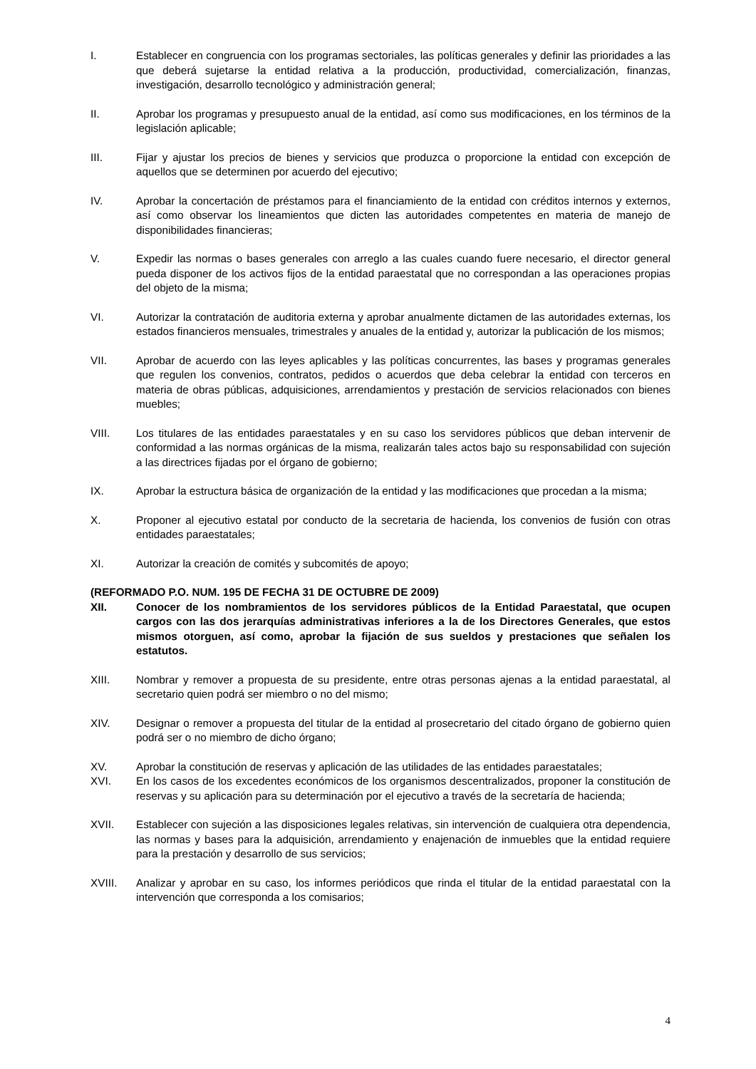I. Establecer en congruencia con los programas sectoriales, las políticas generales y definir las prioridades a las que deberá sujetarse la entidad relativa a la producción, productividad, comercialización, finanzas, investigación, desarrollo tecnológico y administración general;
II. Aprobar los programas y presupuesto anual de la entidad, así como sus modificaciones, en los términos de la legislación aplicable;
III. Fijar y ajustar los precios de bienes y servicios que produzca o proporcione la entidad con excepción de aquellos que se determinen por acuerdo del ejecutivo;
IV. Aprobar la concertación de préstamos para el financiamiento de la entidad con créditos internos y externos, así como observar los lineamientos que dicten las autoridades competentes en materia de manejo de disponibilidades financieras;
V. Expedir las normas o bases generales con arreglo a las cuales cuando fuere necesario, el director general pueda disponer de los activos fijos de la entidad paraestatal que no correspondan a las operaciones propias del objeto de la misma;
VI. Autorizar la contratación de auditoria externa y aprobar anualmente dictamen de las autoridades externas, los estados financieros mensuales, trimestrales y anuales de la entidad y, autorizar la publicación de los mismos;
VII. Aprobar de acuerdo con las leyes aplicables y las políticas concurrentes, las bases y programas generales que regulen los convenios, contratos, pedidos o acuerdos que deba celebrar la entidad con terceros en materia de obras públicas, adquisiciones, arrendamientos y prestación de servicios relacionados con bienes muebles;
VIII. Los titulares de las entidades paraestatales y en su caso los servidores públicos que deban intervenir de conformidad a las normas orgánicas de la misma, realizarán tales actos bajo su responsabilidad con sujeción a las directrices fijadas por el órgano de gobierno;
IX. Aprobar la estructura básica de organización de la entidad y las modificaciones que procedan a la misma;
X. Proponer al ejecutivo estatal por conducto de la secretaria de hacienda, los convenios de fusión con otras entidades paraestatales;
XI. Autorizar la creación de comités y subcomités de apoyo;
(REFORMADO P.O. NUM. 195 DE FECHA 31 DE OCTUBRE DE 2009)
XII. Conocer de los nombramientos de los servidores públicos de la Entidad Paraestatal, que ocupen cargos con las dos jerarquías administrativas inferiores a la de los Directores Generales, que estos mismos otorguen, así como, aprobar la fijación de sus sueldos y prestaciones que señalen los estatutos.
XIII. Nombrar y remover a propuesta de su presidente, entre otras personas ajenas a la entidad paraestatal, al secretario quien podrá ser miembro o no del mismo;
XIV. Designar o remover a propuesta del titular de la entidad al prosecretario del citado órgano de gobierno quien podrá ser o no miembro de dicho órgano;
XV. Aprobar la constitución de reservas y aplicación de las utilidades de las entidades paraestatales;
XVI. En los casos de los excedentes económicos de los organismos descentralizados, proponer la constitución de reservas y su aplicación para su determinación por el ejecutivo a través de la secretaría de hacienda;
XVII. Establecer con sujeción a las disposiciones legales relativas, sin intervención de cualquiera otra dependencia, las normas y bases para la adquisición, arrendamiento y enajenación de inmuebles que la entidad requiere para la prestación y desarrollo de sus servicios;
XVIII. Analizar y aprobar en su caso, los informes periódicos que rinda el titular de la entidad paraestatal con la intervención que corresponda a los comisarios;
4